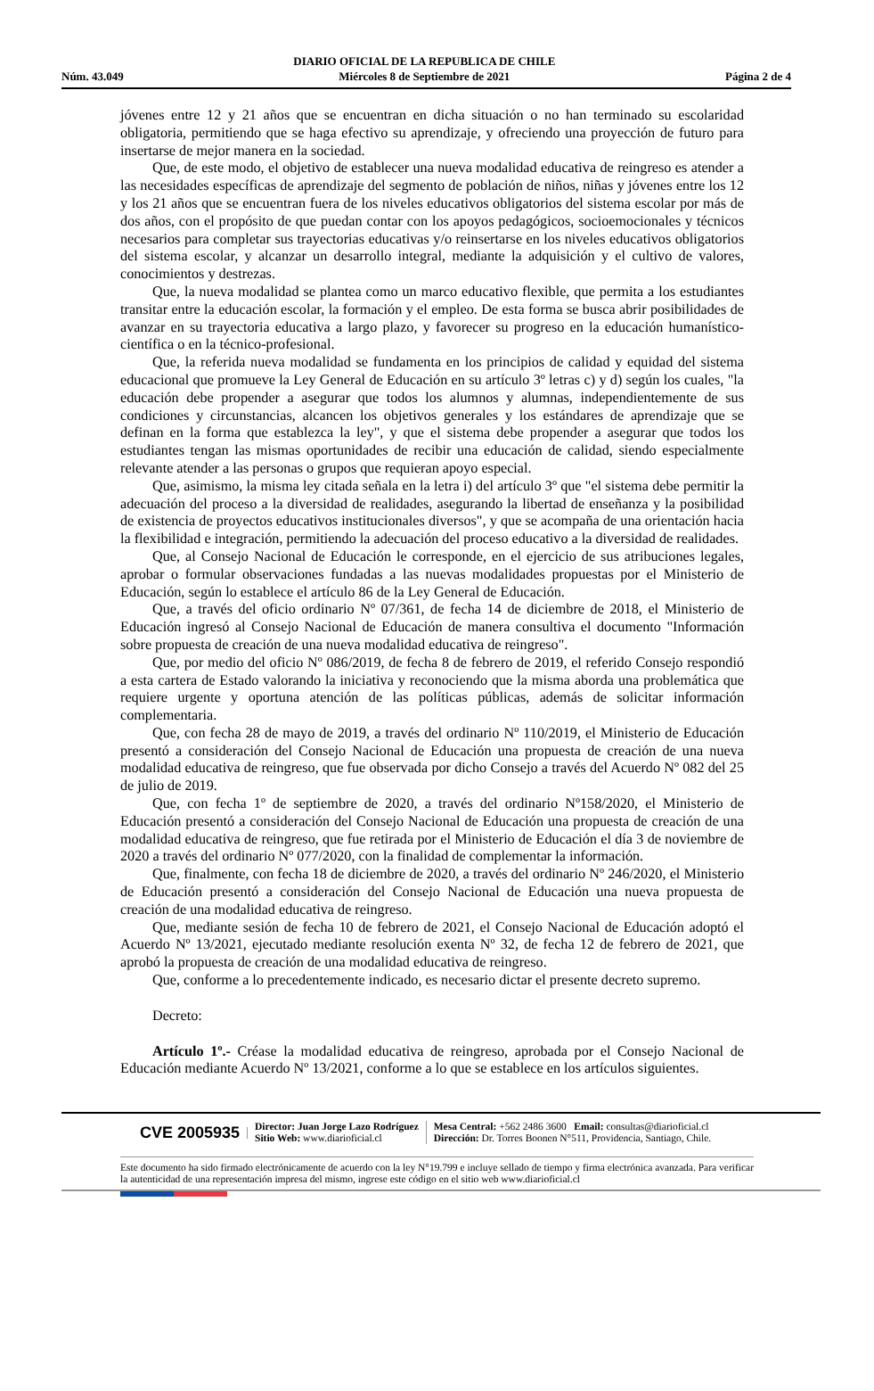Núm. 43.049
DIARIO OFICIAL DE LA REPUBLICA DE CHILE
Miércoles 8 de Septiembre de 2021
Página 2 de 4
jóvenes entre 12 y 21 años que se encuentran en dicha situación o no han terminado su escolaridad obligatoria, permitiendo que se haga efectivo su aprendizaje, y ofreciendo una proyección de futuro para insertarse de mejor manera en la sociedad.
Que, de este modo, el objetivo de establecer una nueva modalidad educativa de reingreso es atender a las necesidades específicas de aprendizaje del segmento de población de niños, niñas y jóvenes entre los 12 y los 21 años que se encuentran fuera de los niveles educativos obligatorios del sistema escolar por más de dos años, con el propósito de que puedan contar con los apoyos pedagógicos, socioemocionales y técnicos necesarios para completar sus trayectorias educativas y/o reinsertarse en los niveles educativos obligatorios del sistema escolar, y alcanzar un desarrollo integral, mediante la adquisición y el cultivo de valores, conocimientos y destrezas.
Que, la nueva modalidad se plantea como un marco educativo flexible, que permita a los estudiantes transitar entre la educación escolar, la formación y el empleo. De esta forma se busca abrir posibilidades de avanzar en su trayectoria educativa a largo plazo, y favorecer su progreso en la educación humanístico-científica o en la técnico-profesional.
Que, la referida nueva modalidad se fundamenta en los principios de calidad y equidad del sistema educacional que promueve la Ley General de Educación en su artículo 3º letras c) y d) según los cuales, "la educación debe propender a asegurar que todos los alumnos y alumnas, independientemente de sus condiciones y circunstancias, alcancen los objetivos generales y los estándares de aprendizaje que se definan en la forma que establezca la ley", y que el sistema debe propender a asegurar que todos los estudiantes tengan las mismas oportunidades de recibir una educación de calidad, siendo especialmente relevante atender a las personas o grupos que requieran apoyo especial.
Que, asimismo, la misma ley citada señala en la letra i) del artículo 3º que "el sistema debe permitir la adecuación del proceso a la diversidad de realidades, asegurando la libertad de enseñanza y la posibilidad de existencia de proyectos educativos institucionales diversos", y que se acompaña de una orientación hacia la flexibilidad e integración, permitiendo la adecuación del proceso educativo a la diversidad de realidades.
Que, al Consejo Nacional de Educación le corresponde, en el ejercicio de sus atribuciones legales, aprobar o formular observaciones fundadas a las nuevas modalidades propuestas por el Ministerio de Educación, según lo establece el artículo 86 de la Ley General de Educación.
Que, a través del oficio ordinario Nº 07/361, de fecha 14 de diciembre de 2018, el Ministerio de Educación ingresó al Consejo Nacional de Educación de manera consultiva el documento "Información sobre propuesta de creación de una nueva modalidad educativa de reingreso".
Que, por medio del oficio Nº 086/2019, de fecha 8 de febrero de 2019, el referido Consejo respondió a esta cartera de Estado valorando la iniciativa y reconociendo que la misma aborda una problemática que requiere urgente y oportuna atención de las políticas públicas, además de solicitar información complementaria.
Que, con fecha 28 de mayo de 2019, a través del ordinario Nº 110/2019, el Ministerio de Educación presentó a consideración del Consejo Nacional de Educación una propuesta de creación de una nueva modalidad educativa de reingreso, que fue observada por dicho Consejo a través del Acuerdo Nº 082 del 25 de julio de 2019.
Que, con fecha 1º de septiembre de 2020, a través del ordinario Nº158/2020, el Ministerio de Educación presentó a consideración del Consejo Nacional de Educación una propuesta de creación de una modalidad educativa de reingreso, que fue retirada por el Ministerio de Educación el día 3 de noviembre de 2020 a través del ordinario Nº 077/2020, con la finalidad de complementar la información.
Que, finalmente, con fecha 18 de diciembre de 2020, a través del ordinario Nº 246/2020, el Ministerio de Educación presentó a consideración del Consejo Nacional de Educación una nueva propuesta de creación de una modalidad educativa de reingreso.
Que, mediante sesión de fecha 10 de febrero de 2021, el Consejo Nacional de Educación adoptó el Acuerdo Nº 13/2021, ejecutado mediante resolución exenta Nº 32, de fecha 12 de febrero de 2021, que aprobó la propuesta de creación de una modalidad educativa de reingreso.
Que, conforme a lo precedentemente indicado, es necesario dictar el presente decreto supremo.
Decreto:
Artículo 1º.- Créase la modalidad educativa de reingreso, aprobada por el Consejo Nacional de Educación mediante Acuerdo Nº 13/2021, conforme a lo que se establece en los artículos siguientes.
CVE 2005935
Director: Juan Jorge Lazo Rodríguez
Sitio Web: www.diarioficial.cl
Mesa Central: +562 2486 3600 Email: consultas@diarioficial.cl
Dirección: Dr. Torres Boonen N°511, Providencia, Santiago, Chile.
Este documento ha sido firmado electrónicamente de acuerdo con la ley N°19.799 e incluye sellado de tiempo y firma electrónica avanzada. Para verificar la autenticidad de una representación impresa del mismo, ingrese este código en el sitio web www.diarioficial.cl